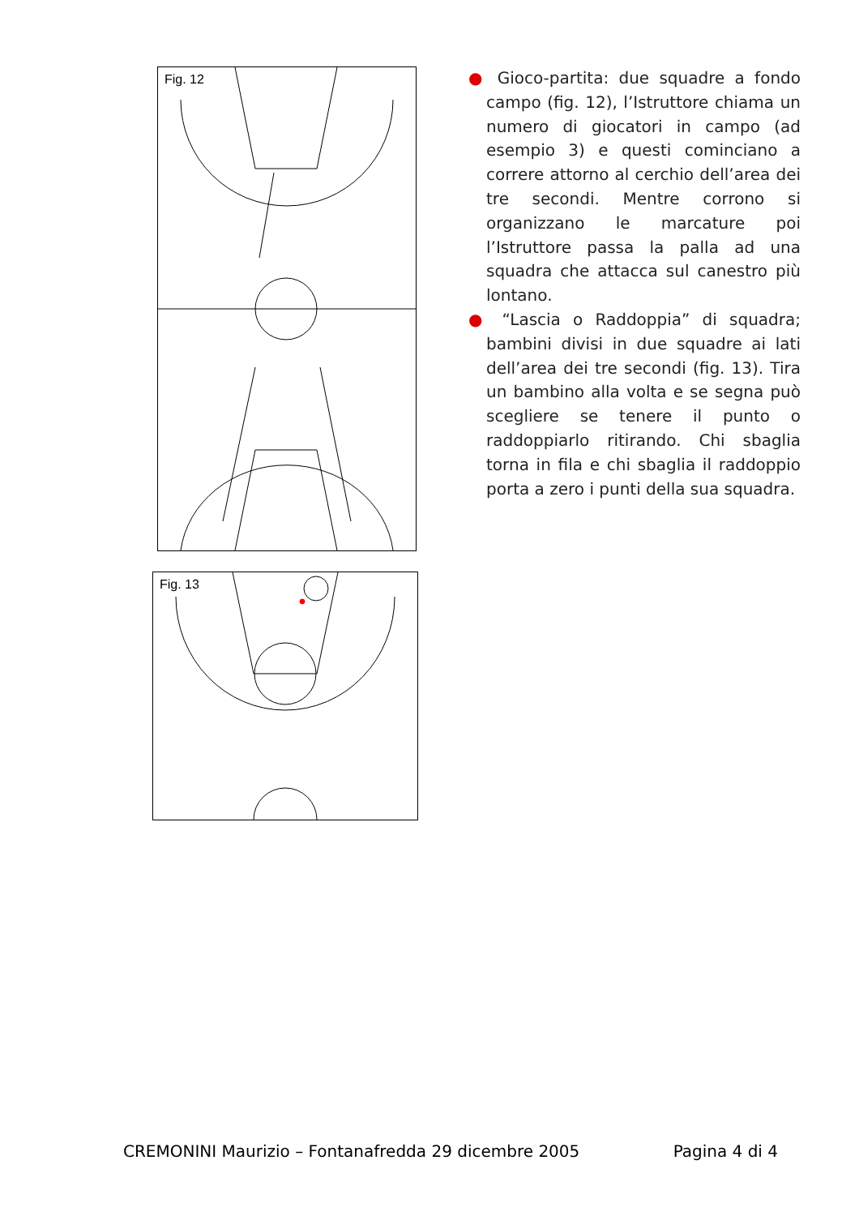Fig. 12
Fig. 13
● Gioco-partita: due squadre a fondo campo (fig. 12), l’Istruttore chiama un numero di giocatori in campo (ad esempio 3) e questi cominciano a correre attorno al cerchio dell’area dei tre secondi. Mentre corrono si organizzano le marcature poi l’Istruttore passa la palla ad una squadra che attacca sul canestro più lontano.
● “Lascia o Raddoppia” di squadra; bambini divisi in due squadre ai lati dell’area dei tre secondi (fig. 13). Tira un bambino alla volta e se segna può scegliere se tenere il punto o raddoppiarlo ritirando. Chi sbaglia torna in fila e chi sbaglia il raddoppio porta a zero i punti della sua squadra.
CREMONINI Maurizio – Fontanafredda 29 dicembre 2005 Pagina 4 di 4